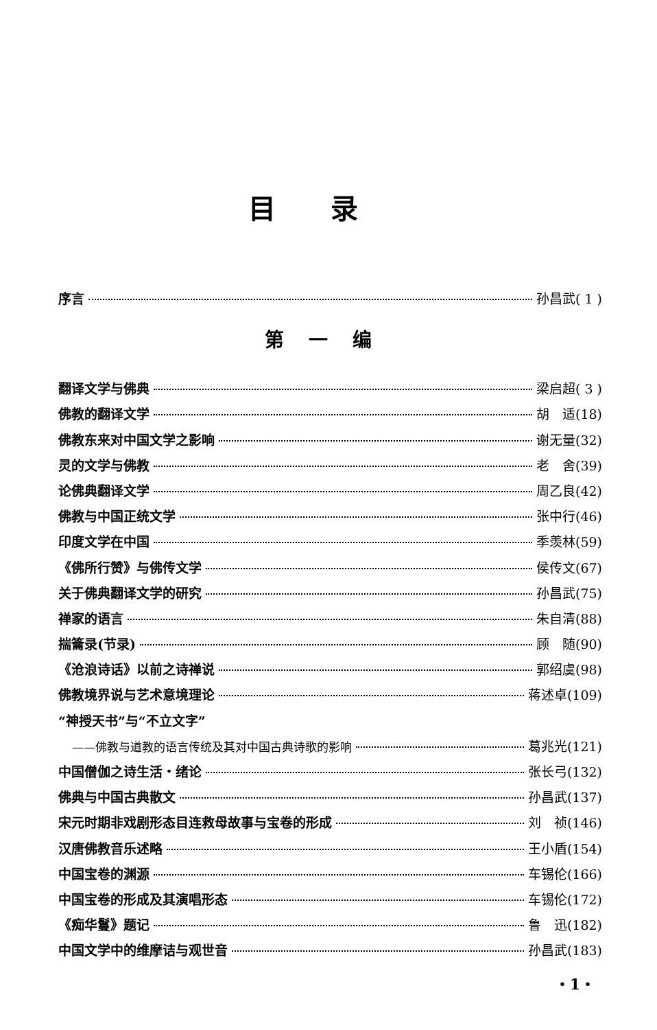目录
序言 孙昌武( 1 )
第一编
翻译文学与佛典 梁启超( 3 )
佛教的翻译文学 胡　适(18)
佛教东来对中国文学之影响 谢无量(32)
灵的文学与佛教 老　舍(39)
论佛典翻译文学 周乙良(42)
佛教与中国正统文学 张中行(46)
印度文学在中国 季羡林(59)
《佛所行赞》与佛传文学 侯传文(67)
关于佛典翻译文学的研究 孙昌武(75)
禅家的语言 朱自清(88)
揣籥录(节录) 顾　随(90)
《沧浪诗话》以前之诗禅说 郭绍虞(98)
佛教境界说与艺术意境理论 蒋述卓(109)
“神授天书”与“不立文字”
——佛教与道教的语言传统及其对中国古典诗歌的影响 葛兆光(121)
中国僧伽之诗生活・绪论 张长弓(132)
佛典与中国古典散文 孙昌武(137)
宋元时期非戏剧形态目连救母故事与宝卷的形成 刘　祯(146)
汉唐佛教音乐述略 王小盾(154)
中国宝卷的渊源 车锡伦(166)
中国宝卷的形成及其演唱形态 车锡伦(172)
《痴华鬘》题记 鲁　迅(182)
中国文学中的维摩诘与观世音 孙昌武(183)
・1・